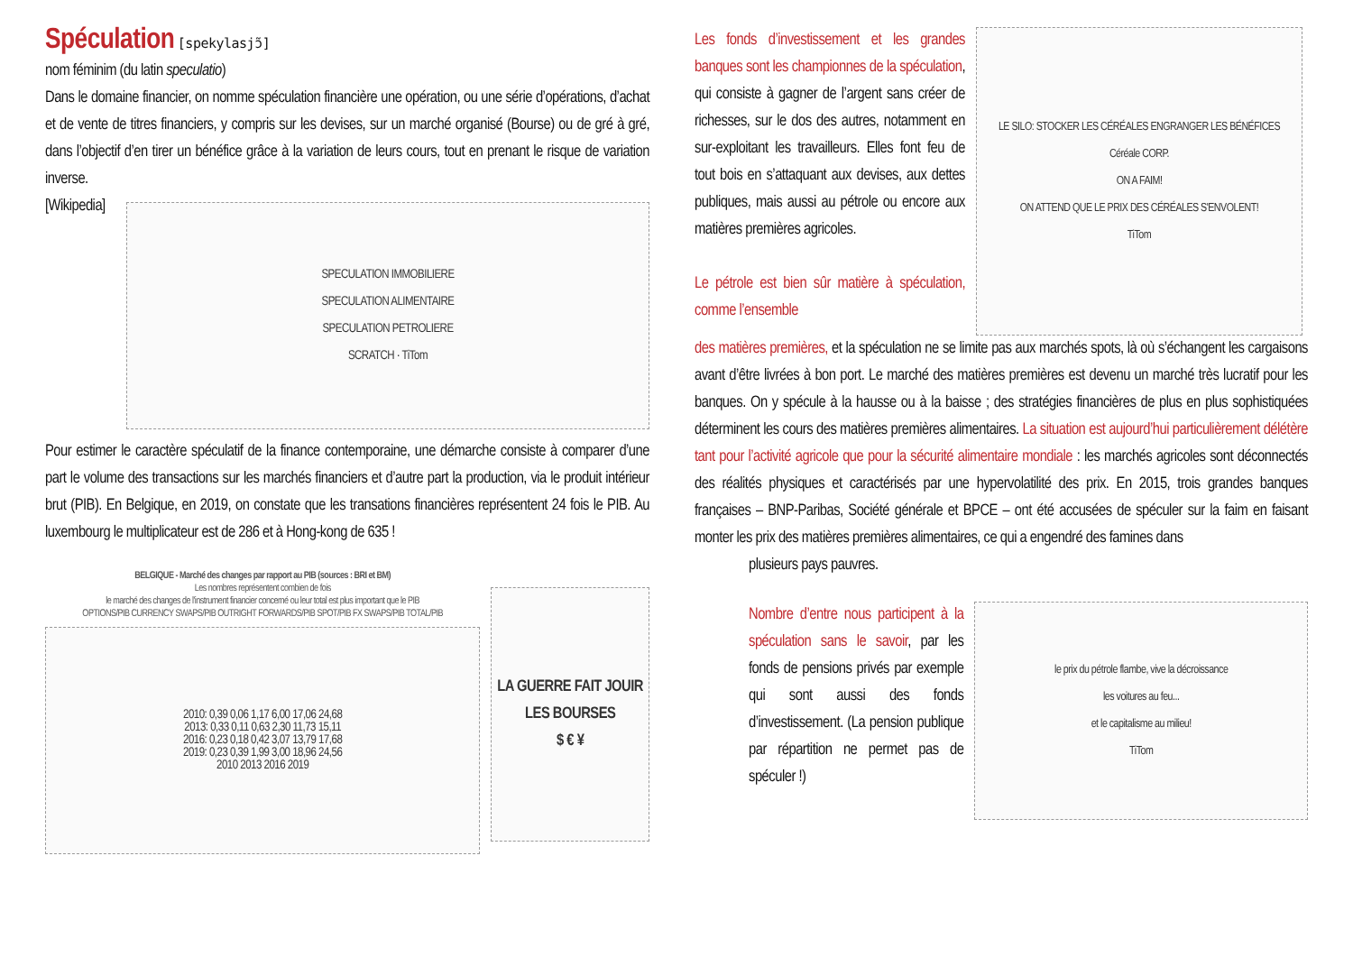Spéculation
[spekylasjɔ̃]
nom féminim (du latin speculatio)
Dans le domaine financier, on nomme spéculation financière une opération, ou une série d’opérations, d’achat et de vente de titres financiers, y compris sur les devises, sur un marché organisé (Bourse) ou de gré à gré, dans l’objectif d’en tirer un bénéfice grâce à la variation de leurs cours, tout en prenant le risque de variation inverse.
[Wikipedia]
SPECULATION IMMOBILIERE
SPECULATION ALIMENTAIRE
SPECULATION PETROLIERE
SCRATCH · TiTom
Pour estimer le caractère spéculatif de la finance contemporaine, une démarche consiste à comparer d’une part le volume des transactions sur les marchés financiers et d’autre part la production, via le produit intérieur brut (PIB). En Belgique, en 2019, on constate que les transations financières représentent 24 fois le PIB. Au luxembourg le multiplicateur est de 286 et à Hong-kong de 635 !
BELGIQUE - Marché des changes par rapport au PIB (sources : BRI et BM)
Les nombres représentent combien de fois
le marché des changes de l'instrument financier concerné ou leur total est plus important que le PIB
OPTIONS/PIB CURRENCY SWAPS/PIB OUTRIGHT FORWARDS/PIB SPOT/PIB FX SWAPS/PIB TOTAL/PIB
2010: 0,39 0,06 1,17 6,00 17,06 24,68
2013: 0,33 0,11 0,63 2,30 11,73 15,11
2016: 0,23 0,18 0,42 3,07 13,79 17,68
2019: 0,23 0,39 1,99 3,00 18,96 24,56
2010 2013 2016 2019
LA GUERRE FAIT JOUIR LES BOURSES
$ € ¥
Les fonds d’investissement et les grandes banques sont les championnes de la spéculation, qui consiste à gagner de l’argent sans créer de richesses, sur le dos des autres, notamment en sur-exploitant les travailleurs. Elles font feu de tout bois en s’attaquant aux devises, aux dettes publiques, mais aussi au pétrole ou encore aux matières premières agricoles.
Le pétrole est bien sûr matière à spéculation, comme l’ensemble
LE SILO: STOCKER LES CÉRÉALES ENGRANGER LES BÉNÉFICES
Céréale CORP.
ON A FAIM!
ON ATTEND QUE LE PRIX DES CÉRÉALES S'ENVOLENT!
TiTom
des matières premières, et la spéculation ne se limite pas aux marchés spots, là où s’échangent les cargaisons avant d’être livrées à bon port. Le marché des matières premières est devenu un marché très lucratif pour les banques. On y spécule à la hausse ou à la baisse ; des stratégies financières de plus en plus sophistiquées déterminent les cours des matières premières alimentaires. La situation est aujourd’hui particulièrement délétère tant pour l’activité agricole que pour la sécurité alimentaire mondiale : les marchés agricoles sont déconnectés des réalités physiques et caractérisés par une hypervolatilité des prix. En 2015, trois grandes banques françaises – BNP-Paribas, Société générale et BPCE – ont été accusées de spéculer sur la faim en faisant monter les prix des matières premières alimentaires, ce qui a engendré des famines dans
plusieurs pays pauvres.
Nombre d’entre nous participent à la spéculation sans le savoir, par les fonds de pensions privés par exemple qui sont aussi des fonds d’investissement. (La pension publique par répartition ne permet pas de spéculer !)
le prix du pétrole flambe, vive la décroissance
les voitures au feu...
et le capitalisme au milieu!
TiTom